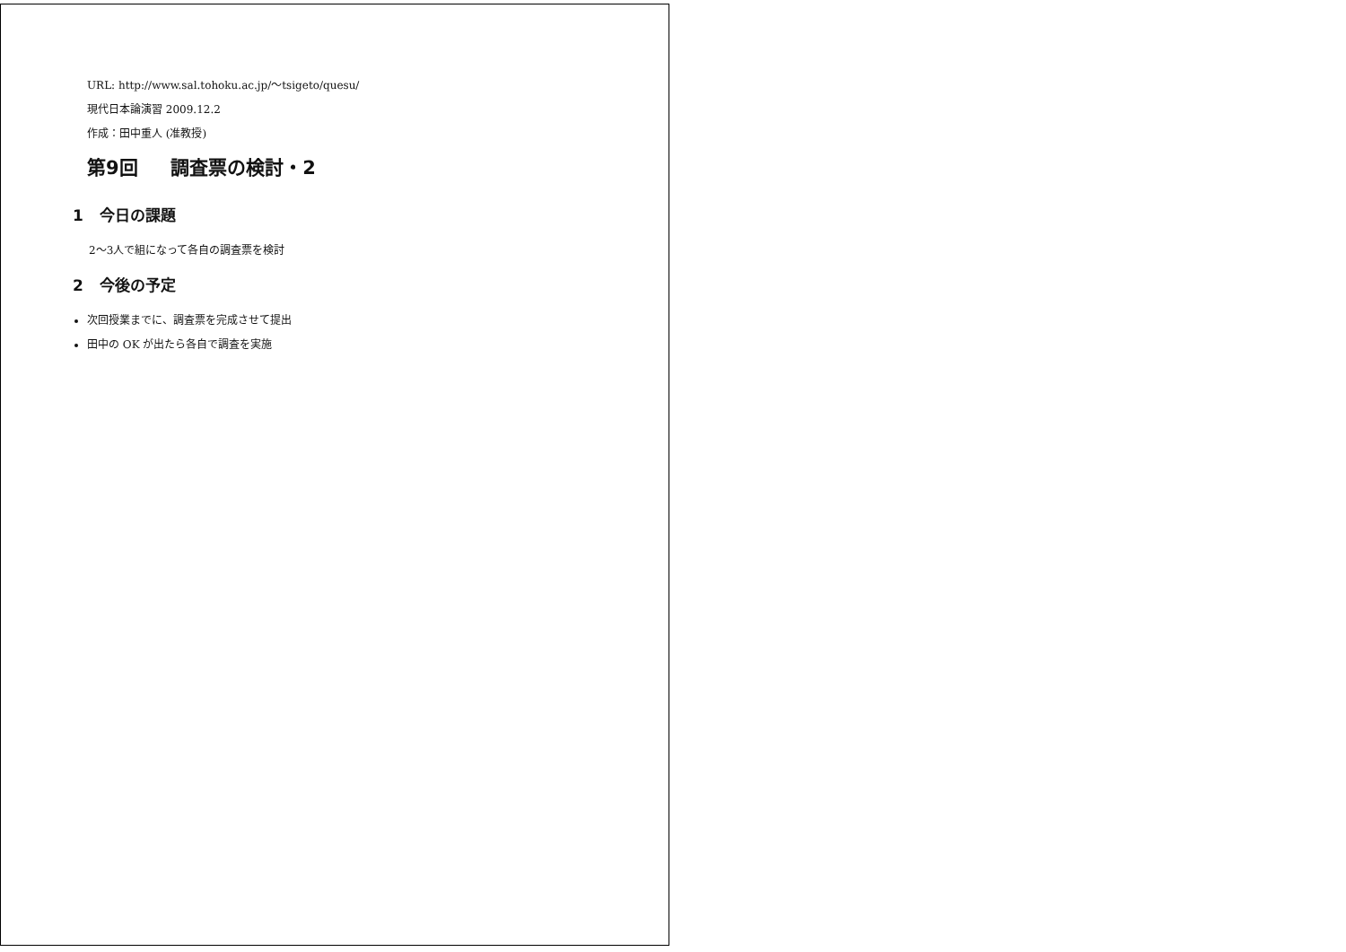URL: http://www.sal.tohoku.ac.jp/〜tsigeto/quesu/
現代日本論演習 2009.12.2
作成：田中重人 (准教授)
第9回 調査票の検討・2
1 今日の課題
2〜3人で組になって各自の調査票を検討
2 今後の予定
次回授業までに、調査票を完成させて提出
田中の OK が出たら各自で調査を実施